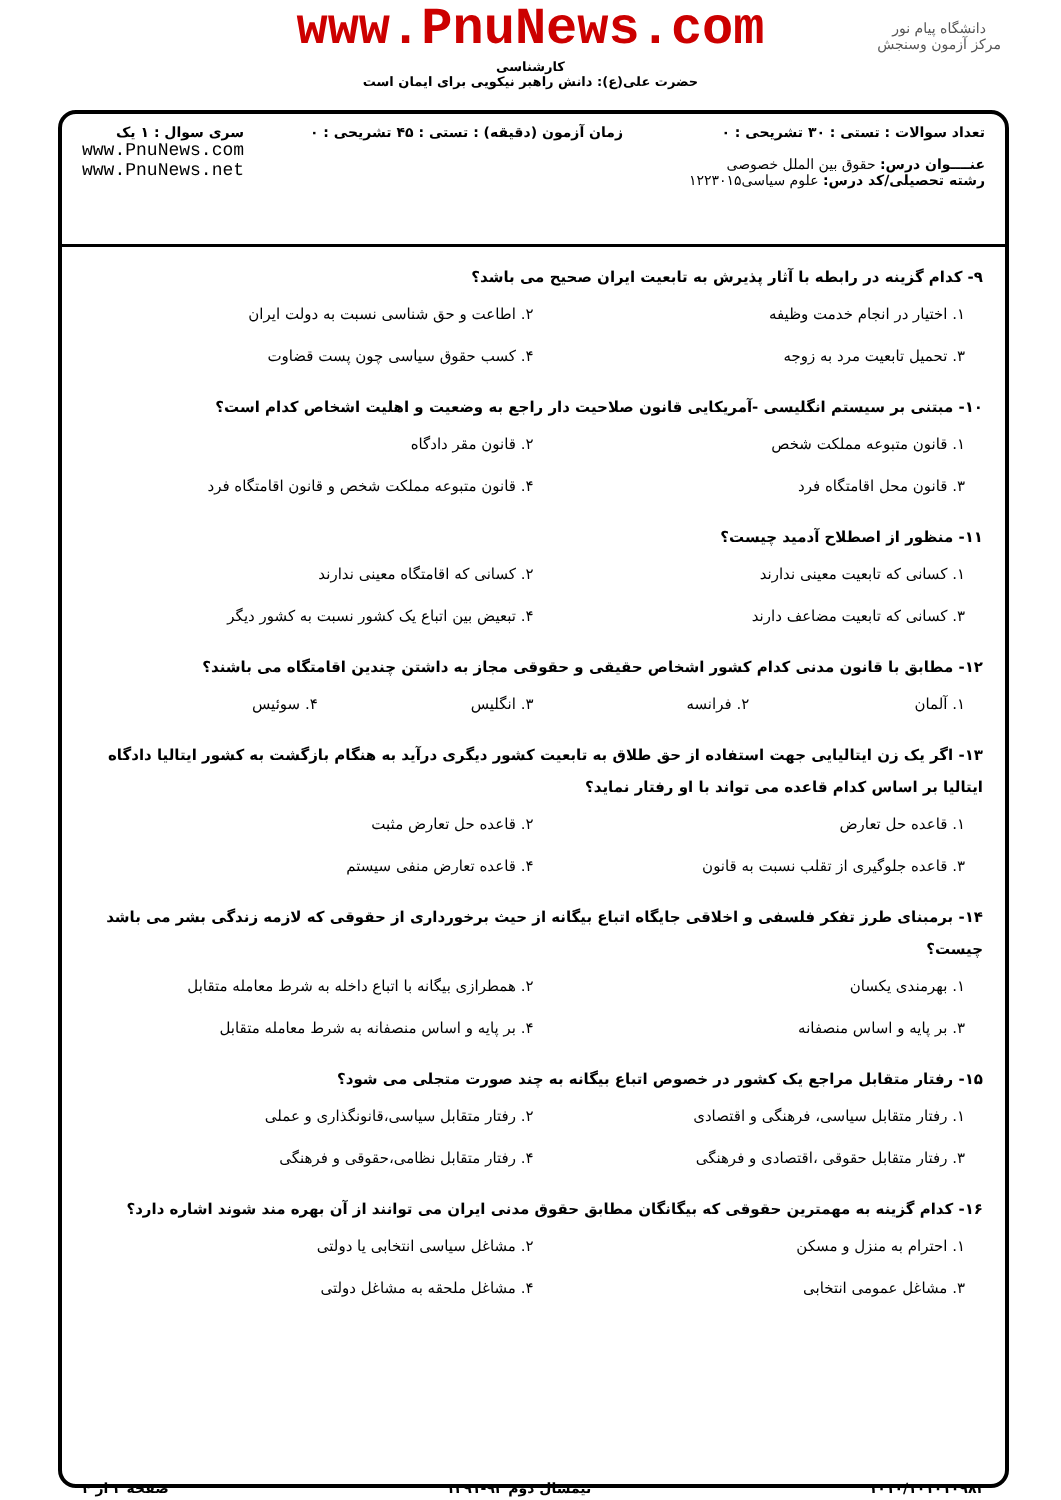دانشگاه پیام نور
مرکز آزمون وسنجش
www.PnuNews.com
کارشناسی
حضرت علی(ع): دانش راهبر نیکویی برای ایمان است
تعداد سوالات : تستی : ۳۰ تشریحی : ۰
عنــــوان درس: حقوق بین الملل خصوصی
رشته تحصیلی/کد درس: علوم سیاسی۱۲۲۳۰۱۵
زمان آزمون (دقیقه) : تستی : ۴۵ تشریحی : ۰
سری سوال : ۱ یک
www.PnuNews.com
www.PnuNews.net
۹- کدام گزینه در رابطه با آثار پذیرش به تابعیت ایران صحیح می باشد؟
۱. اختیار در انجام خدمت وظیفه
۲. اطاعت و حق شناسی نسبت به دولت ایران
۳. تحمیل تابعیت مرد به زوجه
۴. کسب حقوق سیاسی چون پست قضاوت
۱۰- مبتنی بر سیستم انگلیسی -آمریکایی قانون صلاحیت دار راجع به وضعیت و اهلیت اشخاص کدام است؟
۱. قانون متبوعه مملکت شخص
۲. قانون مقر دادگاه
۳. قانون محل اقامتگاه فرد
۴. قانون متبوعه مملکت شخص و قانون اقامتگاه فرد
۱۱- منظور از اصطلاح آدمید چیست؟
۱. کسانی که تابعیت معینی ندارند
۲. کسانی که اقامتگاه معینی ندارند
۳. کسانی که تابعیت مضاعف دارند
۴. تبعیض بین اتباع یک کشور نسبت به کشور دیگر
۱۲- مطابق با قانون مدنی کدام کشور اشخاص حقیقی و حقوقی مجاز به داشتن چندین اقامتگاه می باشند؟
۱. آلمان
۲. فرانسه
۳. انگلیس
۴. سوئیس
۱۳- اگر یک زن ایتالیایی جهت استفاده از حق طلاق به تابعیت کشور دیگری درآید به هنگام بازگشت به کشور ایتالیا دادگاه ایتالیا بر اساس کدام قاعده می تواند با او رفتار نماید؟
۱. قاعده حل تعارض
۲. قاعده حل تعارض مثبت
۳. قاعده جلوگیری از تقلب نسبت به قانون
۴. قاعده تعارض منفی سیستم
۱۴- برمبنای طرز تفکر فلسفی و اخلاقی جایگاه اتباع بیگانه از حیث برخورداری از حقوقی که لازمه زندگی بشر می باشد چیست؟
۱. بهرمندی یکسان
۲. همطرازی بیگانه با اتباع داخله به شرط معامله متقابل
۳. بر پایه و اساس منصفانه
۴. بر پایه و اساس منصفانه به شرط معامله متقابل
۱۵- رفتار متقابل مراجع یک کشور در خصوص اتباع بیگانه به چند صورت متجلی می شود؟
۱. رفتار متقابل سیاسی، فرهنگی و اقتصادی
۲. رفتار متقابل سیاسی،قانونگذاری و عملی
۳. رفتار متقابل حقوقی ،اقتصادی و فرهنگی
۴. رفتار متقابل نظامی،حقوقی و فرهنگی
۱۶- کدام گزینه به مهمترین حقوقی که بیگانگان مطابق حقوق مدنی ایران می توانند از آن بهره مند شوند اشاره دارد؟
۱. احترام به منزل و مسکن
۲. مشاغل سیاسی انتخابی یا دولتی
۳. مشاغل عمومی انتخابی
۴. مشاغل ملحقه به مشاغل دولتی
۱۰۱۰/۱۰۱۰۱۰۹۸۳ نیمسال دوم ۹۲-۱۳۹۱ صفحه ۲ از ۴